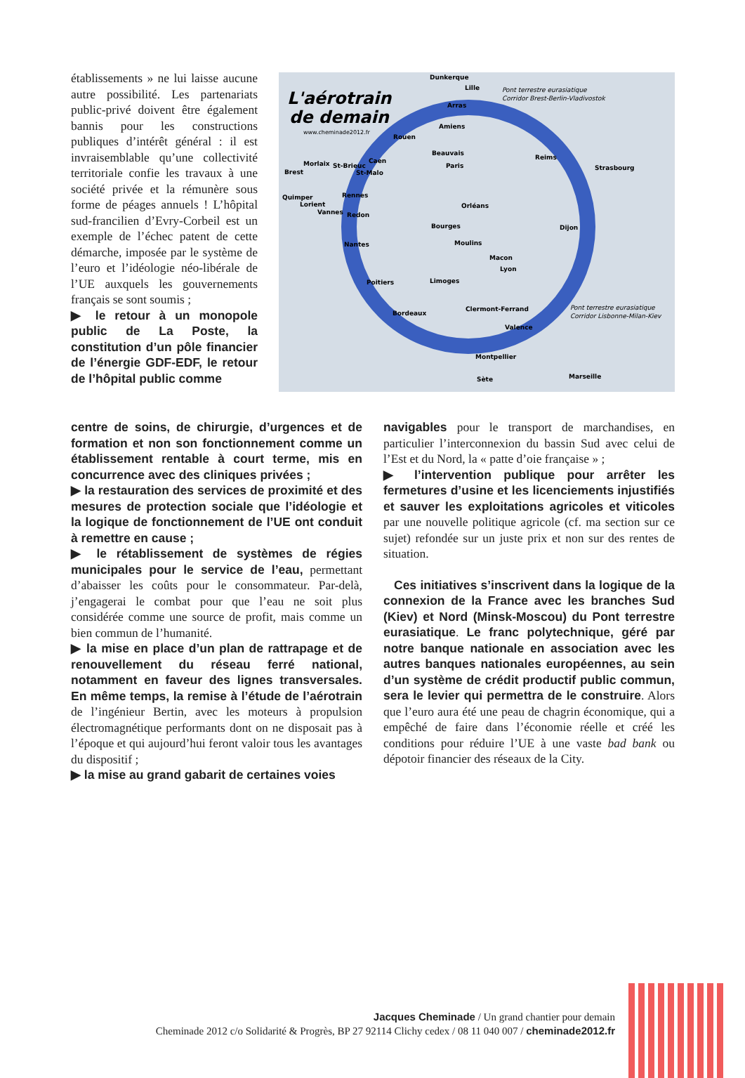établissements » ne lui laisse aucune autre possibilité. Les partenariats public-privé doivent être également bannis pour les constructions publiques d’intérêt général : il est invraisemblable qu’une collectivité territoriale confie les travaux à une société privée et la rémunère sous forme de péages annuels ! L’hôpital sud-francilien d’Evry-Corbeil est un exemple de l’échec patent de cette démarche, imposée par le système de l’euro et l’idéologie néo-libérale de l’UE auxquels les gouvernements français se sont soumis ;
▶ le retour à un monopole public de La Poste, la constitution d’un pôle financier de l’énergie GDF-EDF, le retour de l’hôpital public comme
L'aérotrain
de demain
www.cheminade2012.fr
Dunkerque
Lille
Arras
Amiens
Rouen
Beauvais
Paris
Reims
Strasbourg
Caen
Rennes
Orléans
Bourges
Dijon
Nantes
Moulins
Macon
Lyon
Poitiers
Limoges
Bordeaux
Clermont-Ferrand
Valence
Montpellier
Sète
Marseille
Brest
Morlaix
St-Brieuc
St-Malo
Quimper
Lorient
Vannes
Redon
Pont terrestre eurasiatique
Corridor Brest-Berlin-Vladivostok
Pont terrestre eurasiatique
Corridor Lisbonne-Milan-Kiev
centre de soins, de chirurgie, d’urgences et de formation et non son fonctionnement comme un établissement rentable à court terme, mis en concurrence avec des cliniques privées ;
▶ la restauration des services de proximité et des mesures de protection sociale que l’idéologie et la logique de fonctionnement de l’UE ont conduit à remettre en cause ;
▶ le rétablissement de systèmes de régies municipales pour le service de l’eau, permettant d’abaisser les coûts pour le consommateur. Par-delà, j’engagerai le combat pour que l’eau ne soit plus considérée comme une source de profit, mais comme un bien commun de l’humanité.
▶ la mise en place d’un plan de rattrapage et de renouvellement du réseau ferré national, notamment en faveur des lignes transversales. En même temps, la remise à l’étude de l’aérotrain de l’ingénieur Bertin, avec les moteurs à propulsion électromagnétique performants dont on ne disposait pas à l’époque et qui aujourd’hui feront valoir tous les avantages du dispositif ;
▶ la mise au grand gabarit de certaines voies
navigables pour le transport de marchandises, en particulier l’interconnexion du bassin Sud avec celui de l’Est et du Nord, la « patte d’oie française » ;
▶ l’intervention publique pour arrêter les fermetures d’usine et les licenciements injustifiés et sauver les exploitations agricoles et viticoles par une nouvelle politique agricole (cf. ma section sur ce sujet) refondée sur un juste prix et non sur des rentes de situation.
Ces initiatives s’inscrivent dans la logique de la connexion de la France avec les branches Sud (Kiev) et Nord (Minsk-Moscou) du Pont terrestre eurasiatique. Le franc polytechnique, géré par notre banque nationale en association avec les autres banques nationales européennes, au sein d’un système de crédit productif public commun, sera le levier qui permettra de le construire. Alors que l’euro aura été une peau de chagrin économique, qui a empêché de faire dans l’économie réelle et créé les conditions pour réduire l’UE à une vaste bad bank ou dépotoir financier des réseaux de la City.
Jacques Cheminade / Un grand chantier pour demain
Cheminade 2012 c/o Solidarité & Progrès, BP 27 92114 Clichy cedex / 08 11 040 007 / cheminade2012.fr